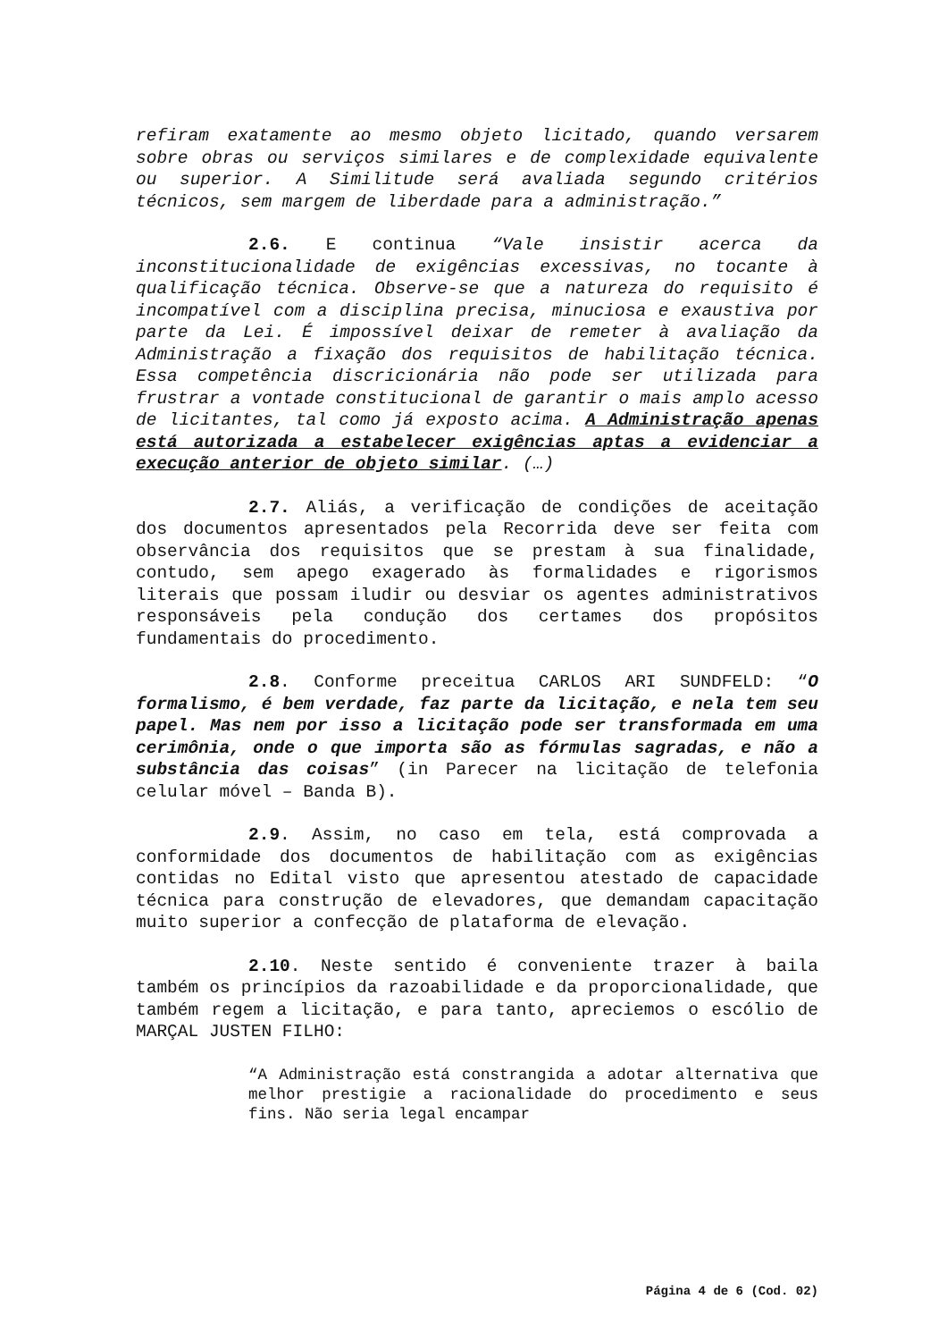refiram exatamente ao mesmo objeto licitado, quando versarem sobre obras ou serviços similares e de complexidade equivalente ou superior. A Similitude será avaliada segundo critérios técnicos, sem margem de liberdade para a administração.”
2.6. E continua “Vale insistir acerca da inconstitucionalidade de exigências excessivas, no tocante à qualificação técnica. Observe-se que a natureza do requisito é incompatível com a disciplina precisa, minuciosa e exaustiva por parte da Lei. É impossível deixar de remeter à avaliação da Administração a fixação dos requisitos de habilitação técnica. Essa competência discricionária não pode ser utilizada para frustrar a vontade constitucional de garantir o mais amplo acesso de licitantes, tal como já exposto acima. A Administração apenas está autorizada a estabelecer exigências aptas a evidenciar a execução anterior de objeto similar. (…)
2.7. Aliás, a verificação de condições de aceitação dos documentos apresentados pela Recorrida deve ser feita com observância dos requisitos que se prestam à sua finalidade, contudo, sem apego exagerado às formalidades e rigorismos literais que possam iludir ou desviar os agentes administrativos responsáveis pela condução dos certames dos propósitos fundamentais do procedimento.
2.8. Conforme preceitua CARLOS ARI SUNDFELD: “O formalismo, é bem verdade, faz parte da licitação, e nela tem seu papel. Mas nem por isso a licitação pode ser transformada em uma cerimônia, onde o que importa são as fórmulas sagradas, e não a substância das coisas” (in Parecer na licitação de telefonia celular móvel – Banda B).
2.9. Assim, no caso em tela, está comprovada a conformidade dos documentos de habilitação com as exigências contidas no Edital visto que apresentou atestado de capacidade técnica para construção de elevadores, que demandam capacitação muito superior a confecção de plataforma de elevação.
2.10. Neste sentido é conveniente trazer à baila também os princípios da razoabilidade e da proporcionalidade, que também regem a licitação, e para tanto, apreciemos o escólio de MARÇAL JUSTEN FILHO:
“A Administração está constrangida a adotar alternativa que melhor prestigie a racionalidade do procedimento e seus fins. Não seria legal encampar
Página 4 de 6 (Cod. 02)